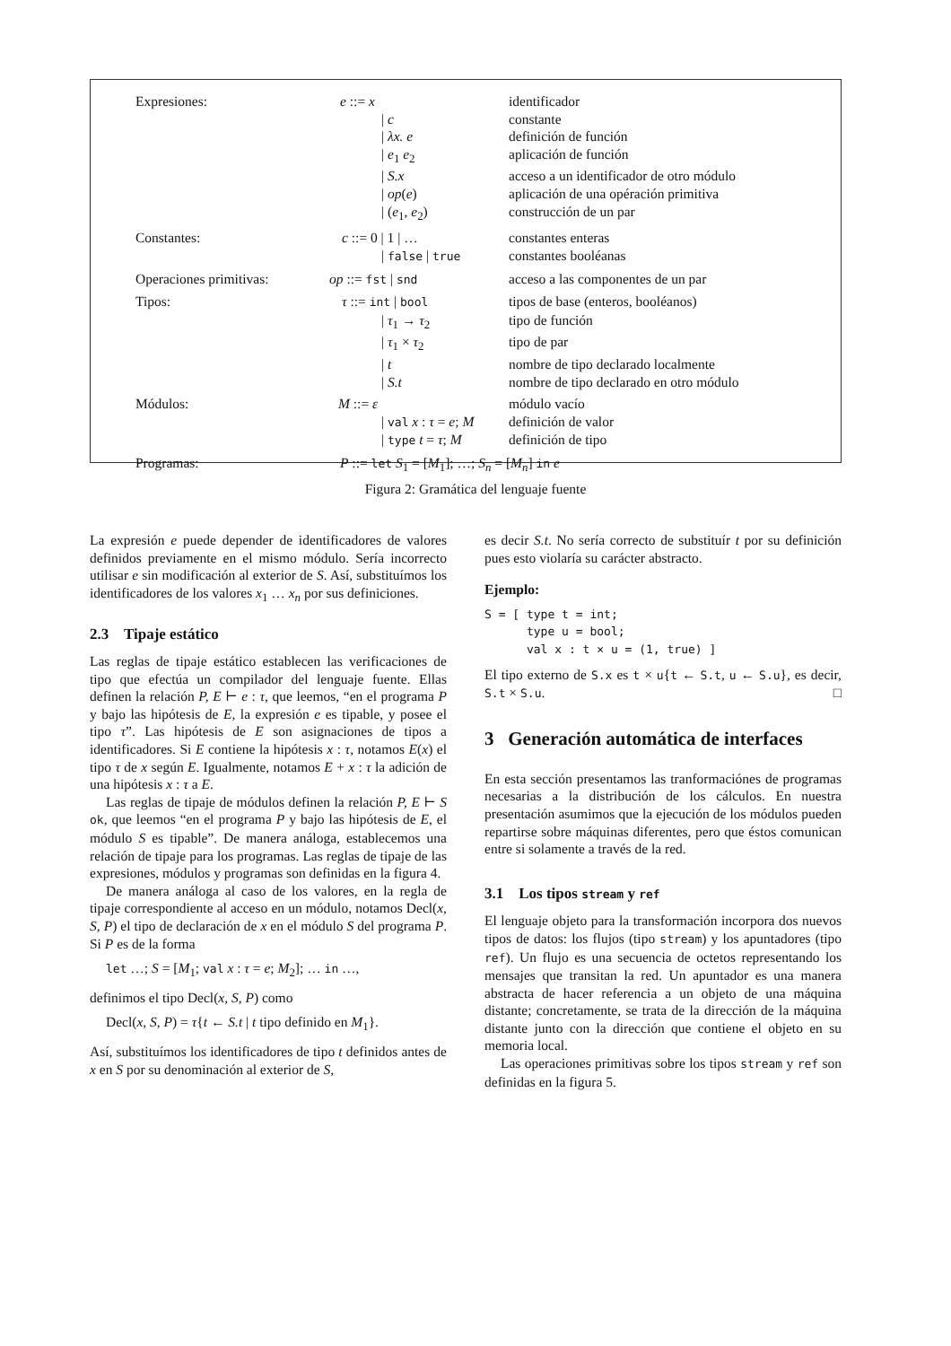| Expresiones: | e ::= x | identificador |
| | / c | constante |
| | / λx. e | definición de función |
| | / e<sub>1</sub> e<sub>2</sub> | aplicación de función |
| | / S.x | acceso a un identificador de otro módulo |
| | / op ( e ) | aplicación de una opéración primitiva |
| | / ( e<sub>1</sub>, e<sub>2</sub>) | construcción de un par |
| Constantes: | c ::= 0 / 1 / … | constantes enteras |
| | / false / true | constantes booléanas |
| Operaciones primitivas: | op ::= fst / snd | acceso a las componentes de un par |
| Tipos: | τ ::= int / bool | tipos de base (enteros, booléanos) |
| | / τ<sub>1</sub> → τ<sub>2</sub> | tipo de función |
| | / τ<sub>1</sub> × τ<sub>2</sub> | tipo de par |
| | / t | nombre de tipo declarado localmente |
| | / S.t | nombre de tipo declarado en otro módulo |
| Módulos: | M ::= ε | módulo vacío |
| | / val x : τ = e ; M | definición de valor |
| | / type t = τ ; M | definición de tipo |
| Programas: | P ::= let S<sub>1</sub> = [ M<sub>1</sub>]; …; S<sub>n</sub> = [ M<sub>n</sub> ] in e | |
Figura 2: Gramática del lenguaje fuente
La expresión e puede depender de identificadores de valores definidos previamente en el mismo módulo. Sería incorrecto utilisar e sin modificación al exterior de S. Así, substituímos los identificadores de los valores x<sub>1</sub> … x<sub>n</sub> por sus definiciones.
2.3 Tipaje estático
Las reglas de tipaje estático establecen las verificaciones de tipo que efectúa un compilador del lenguaje fuente. Ellas definen la relación P, E ⊢ e : τ, que leemos, “en el programa P y bajo las hipótesis de E, la expresión e es tipable, y posee el tipo τ”. Las hipótesis de E son asignaciones de tipos a identificadores. Si E contiene la hipótesis x : τ, notamos E(x) el tipo τ de x según E. Igualmente, notamos E + x : τ la adición de una hipótesis x : τ a E.
Las reglas de tipaje de módulos definen la relación P, E ⊢ S ok, que leemos “en el programa P y bajo las hipótesis de E, el módulo S es tipable”. De manera análoga, establecemos una relación de tipaje para los programas. Las reglas de tipaje de las expresiones, módulos y programas son definidas en la figura 4.
De manera análoga al caso de los valores, en la regla de tipaje correspondiente al acceso en un módulo, notamos Decl(x, S, P) el tipo de declaración de x en el módulo S del programa P. Si P es de la forma
let …; S = [M<sub>1</sub>; val x : τ = e; M<sub>2</sub>]; … in …,
definimos el tipo Decl(x, S, P) como
Decl(x, S, P) = τ{t ← S.t | t tipo definido en M<sub>1</sub>}.
Así, substituímos los identificadores de tipo t definidos antes de x en S por su denominación al exterior de S,
es decir S.t. No sería correcto de substituír t por su definición pues esto violaría su carácter abstracto.
Ejemplo:
S = [ type t = int;
      type u = bool;
      val x : t × u = (1, true) ]
El tipo externo de S.x es t × u{t ← S.t, u ← S.u}, es decir, S.t × S.u. □
3 Generación automática de interfaces
En esta sección presentamos las tranformaciónes de programas necesarias a la distribución de los cálculos. En nuestra presentación asumimos que la ejecución de los módulos pueden repartirse sobre máquinas diferentes, pero que éstos comunican entre si solamente a través de la red.
3.1 Los tipos stream y ref
El lenguaje objeto para la transformación incorpora dos nuevos tipos de datos: los flujos (tipo stream) y los apuntadores (tipo ref). Un flujo es una secuencia de octetos representando los mensajes que transitan la red. Un apuntador es una manera abstracta de hacer referencia a un objeto de una máquina distante; concretamente, se trata de la dirección de la máquina distante junto con la dirección que contiene el objeto en su memoria local.
Las operaciones primitivas sobre los tipos stream y ref son definidas en la figura 5.